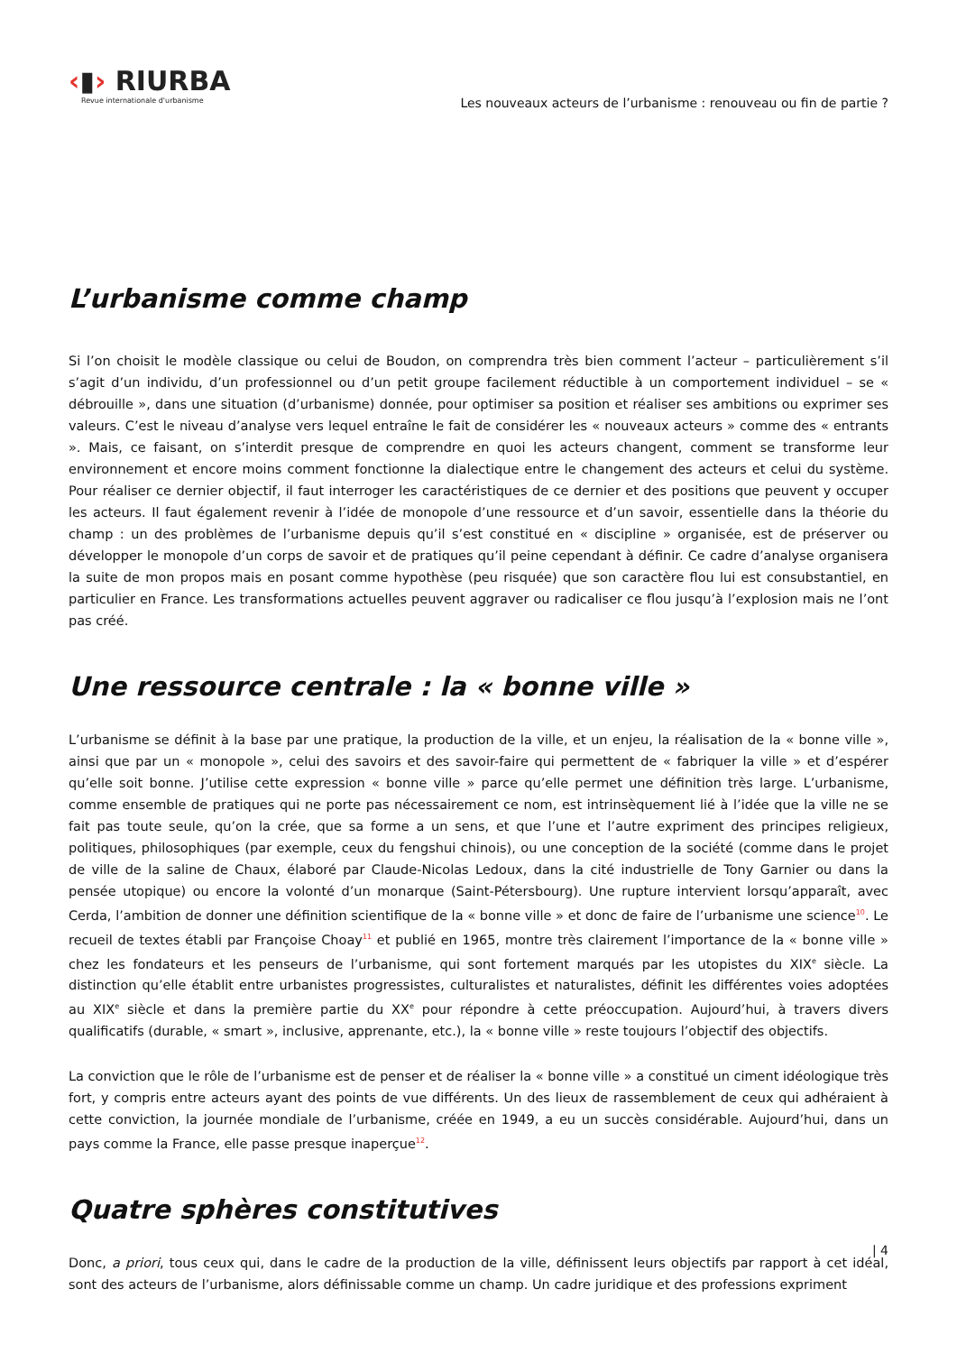‹▮› RIURBA
Revue internationale d'urbanisme
Les nouveaux acteurs de l’urbanisme : renouveau ou fin de partie ?
L’urbanisme comme champ
Si l’on choisit le modèle classique ou celui de Boudon, on comprendra très bien comment l’acteur – particulièrement s’il s’agit d’un individu, d’un professionnel ou d’un petit groupe facilement réductible à un comportement individuel – se « débrouille », dans une situation (d’urbanisme) donnée, pour optimiser sa position et réaliser ses ambitions ou exprimer ses valeurs. C’est le niveau d’analyse vers lequel entraîne le fait de considérer les « nouveaux acteurs » comme des « entrants ». Mais, ce faisant, on s’interdit presque de comprendre en quoi les acteurs changent, comment se transforme leur environnement et encore moins comment fonctionne la dialectique entre le changement des acteurs et celui du système. Pour réaliser ce dernier objectif, il faut interroger les caractéristiques de ce dernier et des positions que peuvent y occuper les acteurs. Il faut également revenir à l’idée de monopole d’une ressource et d’un savoir, essentielle dans la théorie du champ : un des problèmes de l’urbanisme depuis qu’il s’est constitué en « discipline » organisée, est de préserver ou développer le monopole d’un corps de savoir et de pratiques qu’il peine cependant à définir. Ce cadre d’analyse organisera la suite de mon propos mais en posant comme hypothèse (peu risquée) que son caractère flou lui est consubstantiel, en particulier en France. Les transformations actuelles peuvent aggraver ou radicaliser ce flou jusqu’à l’explosion mais ne l’ont pas créé.
Une ressource centrale : la « bonne ville »
L’urbanisme se définit à la base par une pratique, la production de la ville, et un enjeu, la réalisation de la « bonne ville », ainsi que par un « monopole », celui des savoirs et des savoir-faire qui permettent de « fabriquer la ville » et d’espérer qu’elle soit bonne. J’utilise cette expression « bonne ville » parce qu’elle permet une définition très large. L’urbanisme, comme ensemble de pratiques qui ne porte pas nécessairement ce nom, est intrinsèquement lié à l’idée que la ville ne se fait pas toute seule, qu’on la crée, que sa forme a un sens, et que l’une et l’autre expriment des principes religieux, politiques, philosophiques (par exemple, ceux du fengshui chinois), ou une conception de la société (comme dans le projet de ville de la saline de Chaux, élaboré par Claude-Nicolas Ledoux, dans la cité industrielle de Tony Garnier ou dans la pensée utopique) ou encore la volonté d’un monarque (Saint-Pétersbourg). Une rupture intervient lorsqu’apparaît, avec Cerda, l’ambition de donner une définition scientifique de la « bonne ville » et donc de faire de l’urbanisme une science<sup>10</sup>. Le recueil de textes établi par Françoise Choay<sup>11</sup> et publié en 1965, montre très clairement l’importance de la « bonne ville » chez les fondateurs et les penseurs de l’urbanisme, qui sont fortement marqués par les utopistes du XIX<sup>e</sup> siècle. La distinction qu’elle établit entre urbanistes progressistes, culturalistes et naturalistes, définit les différentes voies adoptées au XIX<sup>e</sup> siècle et dans la première partie du XX<sup>e</sup> pour répondre à cette préoccupation. Aujourd’hui, à travers divers qualificatifs (durable, « smart », inclusive, apprenante, etc.), la « bonne ville » reste toujours l’objectif des objectifs.
La conviction que le rôle de l’urbanisme est de penser et de réaliser la « bonne ville » a constitué un ciment idéologique très fort, y compris entre acteurs ayant des points de vue différents. Un des lieux de rassemblement de ceux qui adhéraient à cette conviction, la journée mondiale de l’urbanisme, créée en 1949, a eu un succès considérable. Aujourd’hui, dans un pays comme la France, elle passe presque inaperçue<sup>12</sup>.
Quatre sphères constitutives
Donc, a priori, tous ceux qui, dans le cadre de la production de la ville, définissent leurs objectifs par rapport à cet idéal, sont des acteurs de l’urbanisme, alors définissable comme un champ. Un cadre juridique et des professions expriment
| 4